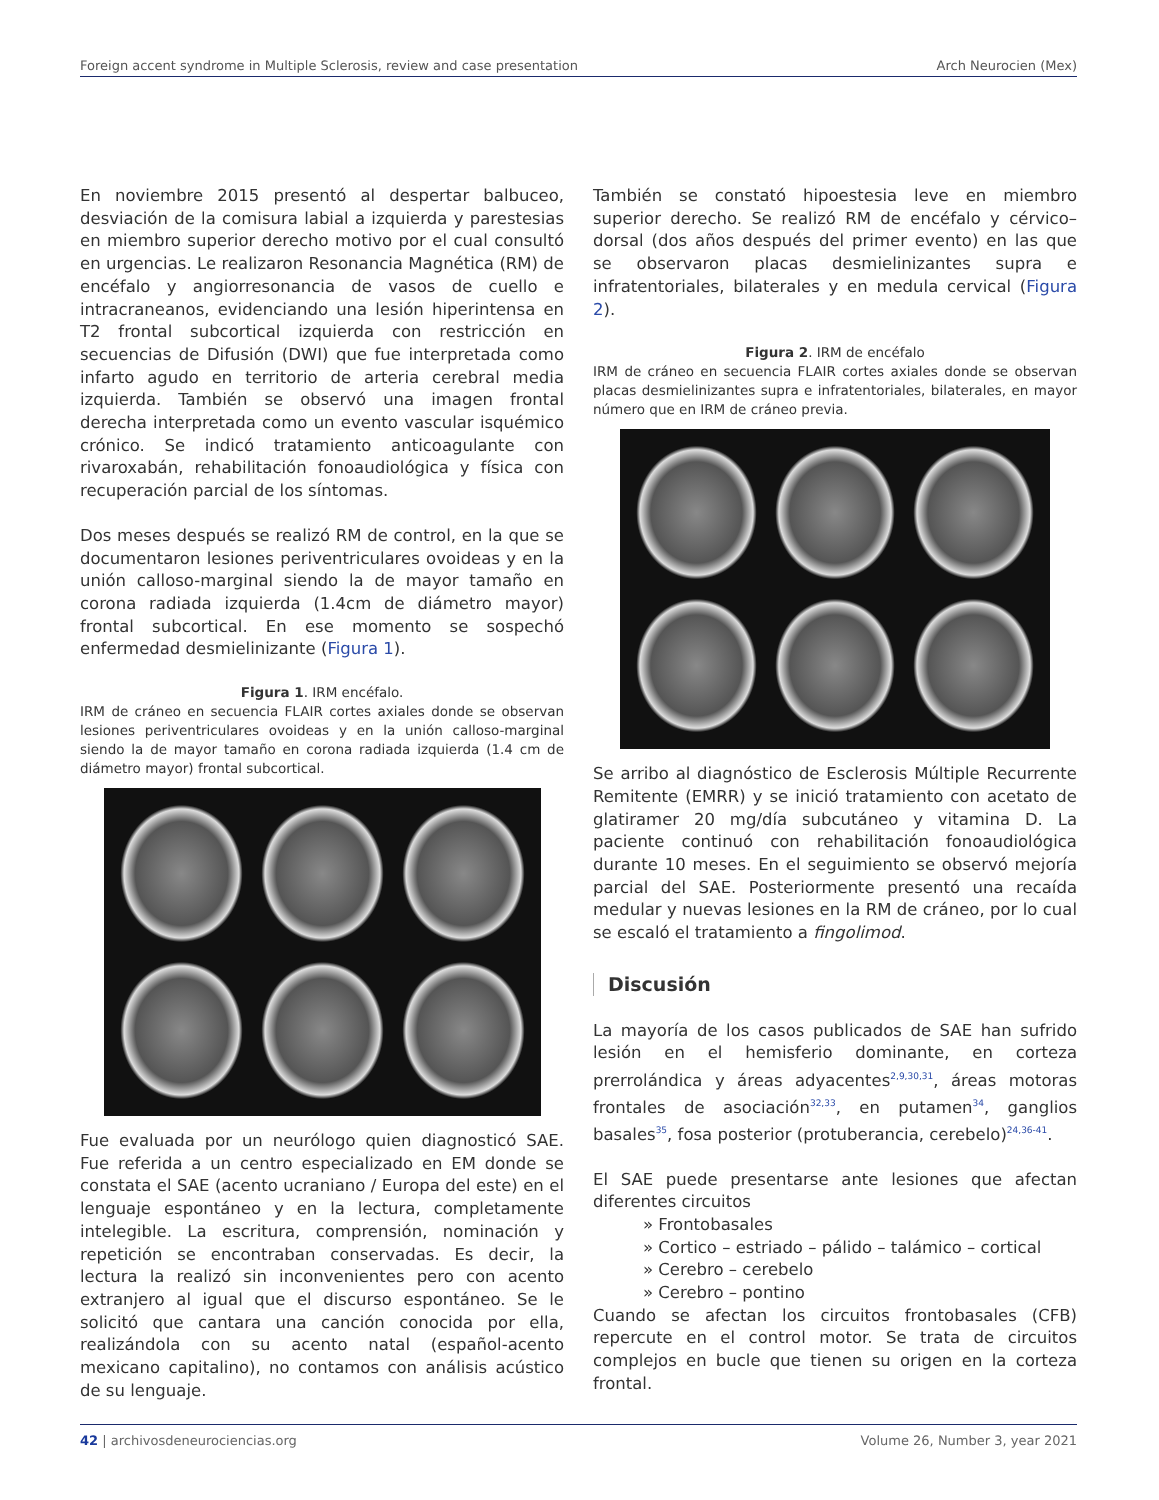Foreign accent syndrome in Multiple Sclerosis, review and case presentation Arch Neurocien (Mex)
En noviembre 2015 presentó al despertar balbuceo, desviación de la comisura labial a izquierda y parestesias en miembro superior derecho motivo por el cual consultó en urgencias. Le realizaron Resonancia Magnética (RM) de encéfalo y angiorresonancia de vasos de cuello e intracraneanos, evidenciando una lesión hiperintensa en T2 frontal subcortical izquierda con restricción en secuencias de Difusión (DWI) que fue interpretada como infarto agudo en territorio de arteria cerebral media izquierda. También se observó una imagen frontal derecha interpretada como un evento vascular isquémico crónico. Se indicó tratamiento anticoagulante con rivaroxabán, rehabilitación fonoaudiológica y física con recuperación parcial de los síntomas.
Dos meses después se realizó RM de control, en la que se documentaron lesiones periventriculares ovoideas y en la unión calloso-marginal siendo la de mayor tamaño en corona radiada izquierda (1.4cm de diámetro mayor) frontal subcortical. En ese momento se sospechó enfermedad desmielinizante (Figura 1).
Figura 1. IRM encéfalo.
IRM de cráneo en secuencia FLAIR cortes axiales donde se observan lesiones periventriculares ovoideas y en la unión calloso-marginal siendo la de mayor tamaño en corona radiada izquierda (1.4 cm de diámetro mayor) frontal subcortical.
Fue evaluada por un neurólogo quien diagnosticó SAE. Fue referida a un centro especializado en EM donde se constata el SAE (acento ucraniano / Europa del este) en el lenguaje espontáneo y en la lectura, completamente intelegible. La escritura, comprensión, nominación y repetición se encontraban conservadas. Es decir, la lectura la realizó sin inconvenientes pero con acento extranjero al igual que el discurso espontáneo. Se le solicitó que cantara una canción conocida por ella, realizándola con su acento natal (español-acento mexicano capitalino), no contamos con análisis acústico de su lenguaje.
También se constató hipoestesia leve en miembro superior derecho. Se realizó RM de encéfalo y cérvico–dorsal (dos años después del primer evento) en las que se observaron placas desmielinizantes supra e infratentoriales, bilaterales y en medula cervical (Figura 2).
Figura 2. IRM de encéfalo
IRM de cráneo en secuencia FLAIR cortes axiales donde se observan placas desmielinizantes supra e infratentoriales, bilaterales, en mayor número que en IRM de cráneo previa.
Se arribo al diagnóstico de Esclerosis Múltiple Recurrente Remitente (EMRR) y se inició tratamiento con acetato de glatiramer 20 mg/día subcutáneo y vitamina D. La paciente continuó con rehabilitación fonoaudiológica durante 10 meses. En el seguimiento se observó mejoría parcial del SAE. Posteriormente presentó una recaída medular y nuevas lesiones en la RM de cráneo, por lo cual se escaló el tratamiento a fingolimod.
Discusión
La mayoría de los casos publicados de SAE han sufrido lesión en el hemisferio dominante, en corteza prerrolándica y áreas adyacentes<sup>2,9,30,31</sup>, áreas motoras frontales de asociación<sup>32,33</sup>, en putamen<sup>34</sup>, ganglios basales<sup>35</sup>, fosa posterior (protuberancia, cerebelo)<sup>24,36-41</sup>.
El SAE puede presentarse ante lesiones que afectan diferentes circuitos
» Frontobasales
» Cortico – estriado – pálido – talámico – cortical
» Cerebro – cerebelo
» Cerebro – pontino
Cuando se afectan los circuitos frontobasales (CFB) repercute en el control motor. Se trata de circuitos complejos en bucle que tienen su origen en la corteza frontal.
42 | archivosdeneurociencias.org Volume 26, Number 3, year 2021